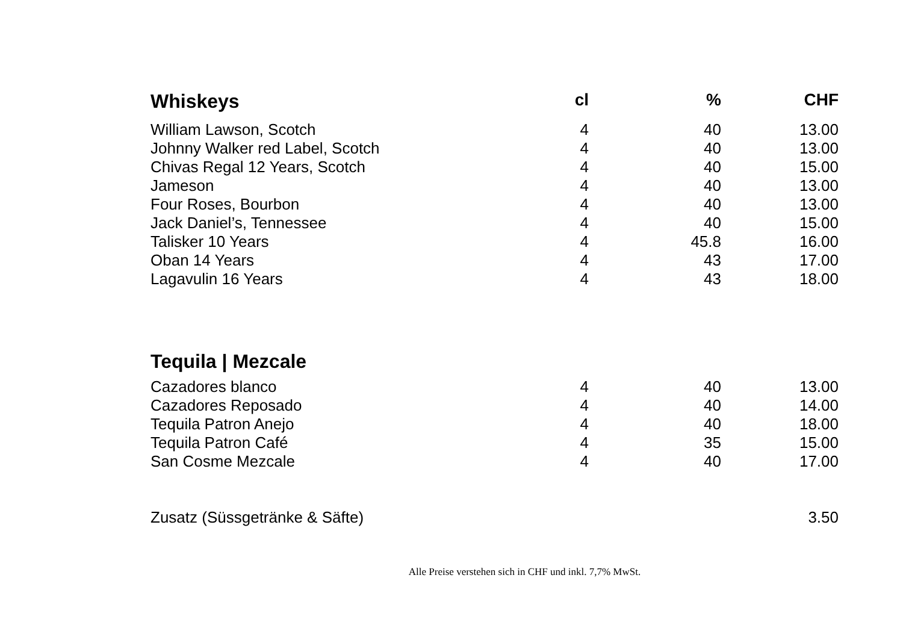| Whiskeys | cl | % | CHF |
| --- | --- | --- | --- |
| William Lawson, Scotch | 4 | 40 | 13.00 |
| Johnny Walker red Label, Scotch | 4 | 40 | 13.00 |
| Chivas Regal 12 Years, Scotch | 4 | 40 | 15.00 |
| Jameson | 4 | 40 | 13.00 |
| Four Roses, Bourbon | 4 | 40 | 13.00 |
| Jack Daniel’s, Tennessee | 4 | 40 | 15.00 |
| Talisker 10 Years | 4 | 45.8 | 16.00 |
| Oban 14 Years | 4 | 43 | 17.00 |
| Lagavulin 16 Years | 4 | 43 | 18.00 |
| Tequila / Mezcale | | | |
| Cazadores blanco | 4 | 40 | 13.00 |
| Cazadores Reposado | 4 | 40 | 14.00 |
| Tequila Patron Anejo | 4 | 40 | 18.00 |
| Tequila Patron Café | 4 | 35 | 15.00 |
| San Cosme Mezcale | 4 | 40 | 17.00 |
| Zusatz (Süssgetränke & Säfte) | | | 3.50 |
Alle Preise verstehen sich in CHF und inkl. 7,7% MwSt.